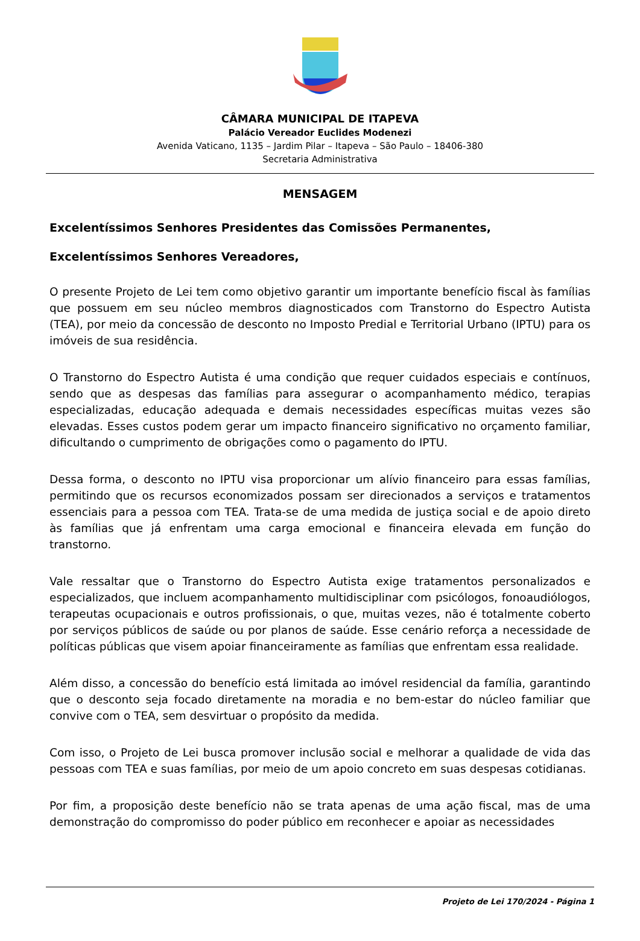CÂMARA MUNICIPAL DE ITAPEVA
Palácio Vereador Euclides Modenezi
Avenida Vaticano, 1135 – Jardim Pilar – Itapeva – São Paulo – 18406-380
Secretaria Administrativa
MENSAGEM
Excelentíssimos Senhores Presidentes das Comissões Permanentes,
Excelentíssimos Senhores Vereadores,
O presente Projeto de Lei tem como objetivo garantir um importante benefício fiscal às famílias que possuem em seu núcleo membros diagnosticados com Transtorno do Espectro Autista (TEA), por meio da concessão de desconto no Imposto Predial e Territorial Urbano (IPTU) para os imóveis de sua residência.
O Transtorno do Espectro Autista é uma condição que requer cuidados especiais e contínuos, sendo que as despesas das famílias para assegurar o acompanhamento médico, terapias especializadas, educação adequada e demais necessidades específicas muitas vezes são elevadas. Esses custos podem gerar um impacto financeiro significativo no orçamento familiar, dificultando o cumprimento de obrigações como o pagamento do IPTU.
Dessa forma, o desconto no IPTU visa proporcionar um alívio financeiro para essas famílias, permitindo que os recursos economizados possam ser direcionados a serviços e tratamentos essenciais para a pessoa com TEA. Trata-se de uma medida de justiça social e de apoio direto às famílias que já enfrentam uma carga emocional e financeira elevada em função do transtorno.
Vale ressaltar que o Transtorno do Espectro Autista exige tratamentos personalizados e especializados, que incluem acompanhamento multidisciplinar com psicólogos, fonoaudiólogos, terapeutas ocupacionais e outros profissionais, o que, muitas vezes, não é totalmente coberto por serviços públicos de saúde ou por planos de saúde. Esse cenário reforça a necessidade de políticas públicas que visem apoiar financeiramente as famílias que enfrentam essa realidade.
Além disso, a concessão do benefício está limitada ao imóvel residencial da família, garantindo que o desconto seja focado diretamente na moradia e no bem-estar do núcleo familiar que convive com o TEA, sem desvirtuar o propósito da medida.
Com isso, o Projeto de Lei busca promover inclusão social e melhorar a qualidade de vida das pessoas com TEA e suas famílias, por meio de um apoio concreto em suas despesas cotidianas.
Por fim, a proposição deste benefício não se trata apenas de uma ação fiscal, mas de uma demonstração do compromisso do poder público em reconhecer e apoiar as necessidades
Projeto de Lei 170/2024 - Página 1